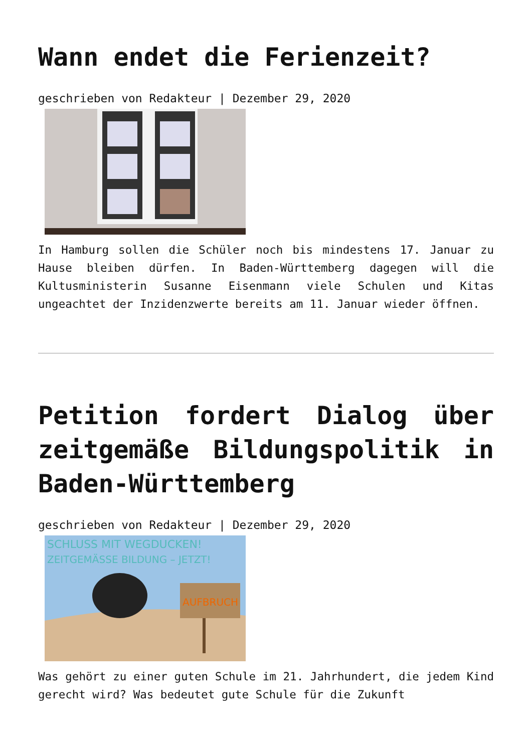Wann endet die Ferienzeit?
geschrieben von Redakteur | Dezember 29, 2020
In Hamburg sollen die Schüler noch bis mindestens 17. Januar zu Hause bleiben dürfen. In Baden-Württemberg dagegen will die Kultusministerin Susanne Eisenmann viele Schulen und Kitas ungeachtet der Inzidenzwerte bereits am 11. Januar wieder öffnen.
Petition fordert Dialog über zeitgemäße Bildungspolitik in Baden-Württemberg
geschrieben von Redakteur | Dezember 29, 2020
SCHLUSS MIT WEGDUCKEN!
ZEITGEMÄSSE BILDUNG – JETZT!
AUFBRUCH
Was gehört zu einer guten Schule im 21. Jahrhundert, die jedem Kind gerecht wird? Was bedeutet gute Schule für die Zukunft